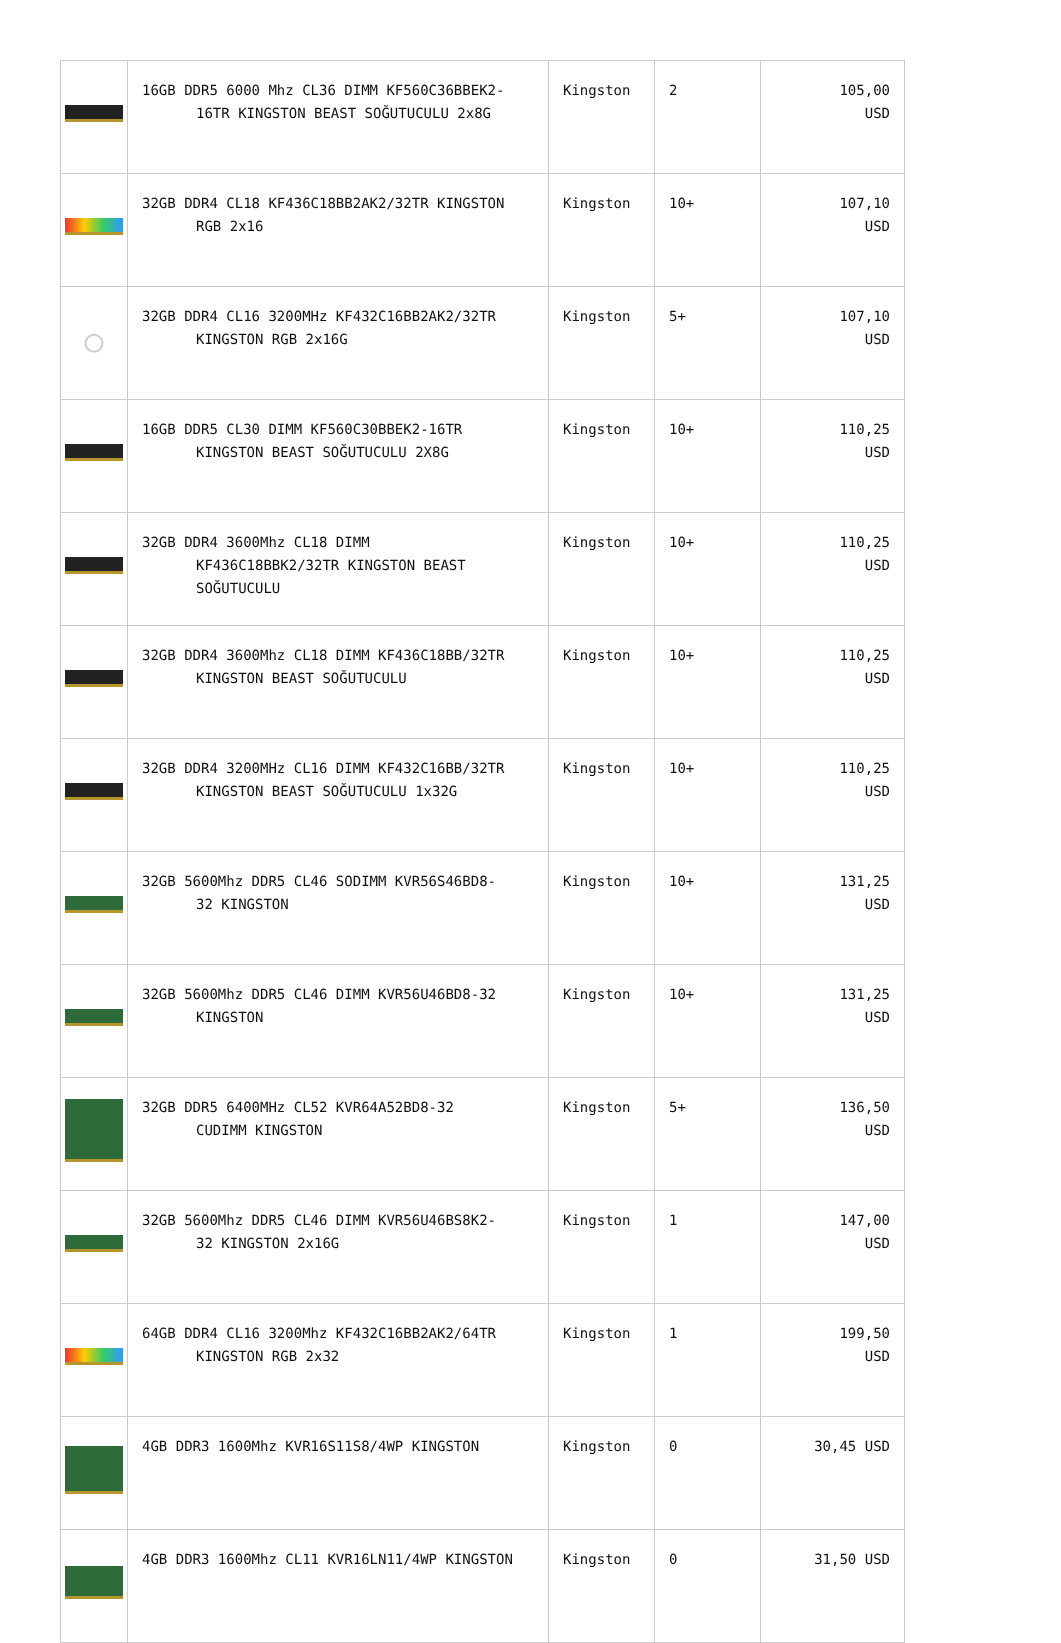| | 16GB DDR5 6000 Mhz CL36 DIMM KF560C36BBEK2- 16TR KINGSTON BEAST SOĞUTUCULU 2x8G | Kingston | 2 | 105,00 USD |
| | 32GB DDR4 CL18 KF436C18BB2AK2/32TR KINGSTON RGB 2x16 | Kingston | 10+ | 107,10 USD |
| ◯ | 32GB DDR4 CL16 3200MHz KF432C16BB2AK2/32TR KINGSTON RGB 2x16G | Kingston | 5+ | 107,10 USD |
| | 16GB DDR5 CL30 DIMM KF560C30BBEK2-16TR KINGSTON BEAST SOĞUTUCULU 2X8G | Kingston | 10+ | 110,25 USD |
| | 32GB DDR4 3600Mhz CL18 DIMM KF436C18BBK2/32TR KINGSTON BEAST SOĞUTUCULU | Kingston | 10+ | 110,25 USD |
| | 32GB DDR4 3600Mhz CL18 DIMM KF436C18BB/32TR KINGSTON BEAST SOĞUTUCULU | Kingston | 10+ | 110,25 USD |
| | 32GB DDR4 3200MHz CL16 DIMM KF432C16BB/32TR KINGSTON BEAST SOĞUTUCULU 1x32G | Kingston | 10+ | 110,25 USD |
| | 32GB 5600Mhz DDR5 CL46 SODIMM KVR56S46BD8- 32 KINGSTON | Kingston | 10+ | 131,25 USD |
| | 32GB 5600Mhz DDR5 CL46 DIMM KVR56U46BD8-32 KINGSTON | Kingston | 10+ | 131,25 USD |
| | 32GB DDR5 6400MHz CL52 KVR64A52BD8-32 CUDIMM KINGSTON | Kingston | 5+ | 136,50 USD |
| | 32GB 5600Mhz DDR5 CL46 DIMM KVR56U46BS8K2- 32 KINGSTON 2x16G | Kingston | 1 | 147,00 USD |
| | 64GB DDR4 CL16 3200Mhz KF432C16BB2AK2/64TR KINGSTON RGB 2x32 | Kingston | 1 | 199,50 USD |
| | 4GB DDR3 1600Mhz KVR16S11S8/4WP KINGSTON | Kingston | 0 | 30,45 USD |
| | 4GB DDR3 1600Mhz CL11 KVR16LN11/4WP KINGSTON | Kingston | 0 | 31,50 USD |